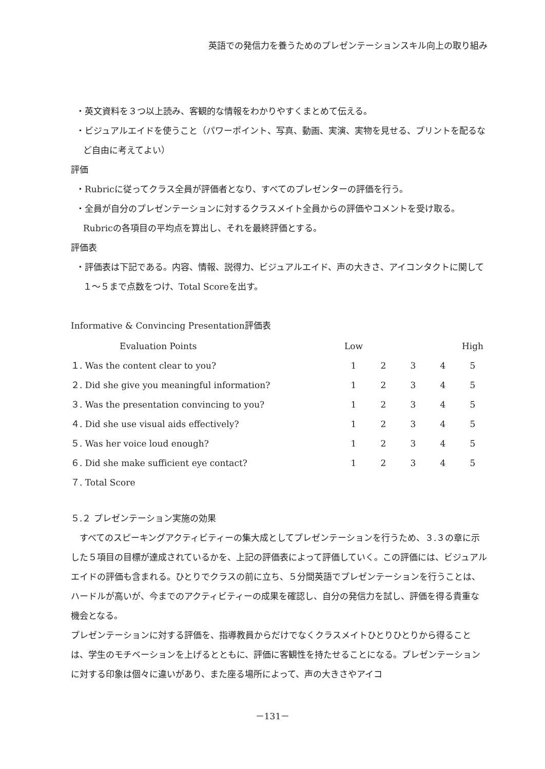英語での発信力を養うためのプレゼンテーションスキル向上の取り組み
・英文資料を３つ以上読み、客観的な情報をわかりやすくまとめて伝える。
・ビジュアルエイドを使うこと（パワーポイント、写真、動画、実演、実物を見せる、プリントを配るなど自由に考えてよい）
評価
・Rubricに従ってクラス全員が評価者となり、すべてのプレゼンターの評価を行う。
・全員が自分のプレゼンテーションに対するクラスメイト全員からの評価やコメントを受け取る。Rubricの各項目の平均点を算出し、それを最終評価とする。
評価表
・評価表は下記である。内容、情報、説得力、ビジュアルエイド、声の大きさ、アイコンタクトに関して１～５まで点数をつけ、Total Scoreを出す。
Informative & Convincing Presentation評価表
| Evaluation Points | Low | | | | High |
| １. Was the content clear to you? | 1 | 2 | 3 | 4 | 5 |
| ２. Did she give you meaningful information? | 1 | 2 | 3 | 4 | 5 |
| ３. Was the presentation convincing to you? | 1 | 2 | 3 | 4 | 5 |
| ４. Did she use visual aids effectively? | 1 | 2 | 3 | 4 | 5 |
| ５. Was her voice loud enough? | 1 | 2 | 3 | 4 | 5 |
| ６. Did she make sufficient eye contact? | 1 | 2 | 3 | 4 | 5 |
| ７. Total Score | | | | | |
５.２ プレゼンテーション実施の効果
すべてのスピーキングアクティビティーの集大成としてプレゼンテーションを行うため、３.３の章に示した５項目の目標が達成されているかを、上記の評価表によって評価していく。この評価には、ビジュアルエイドの評価も含まれる。ひとりでクラスの前に立ち、５分間英語でプレゼンテーションを行うことは、ハードルが高いが、今までのアクティビティーの成果を確認し、自分の発信力を試し、評価を得る貴重な機会となる。
プレゼンテーションに対する評価を、指導教員からだけでなくクラスメイトひとりひとりから得ることは、学生のモチベーションを上げるとともに、評価に客観性を持たせることになる。プレゼンテーションに対する印象は個々に違いがあり、また座る場所によって、声の大きさやアイコ
－131－